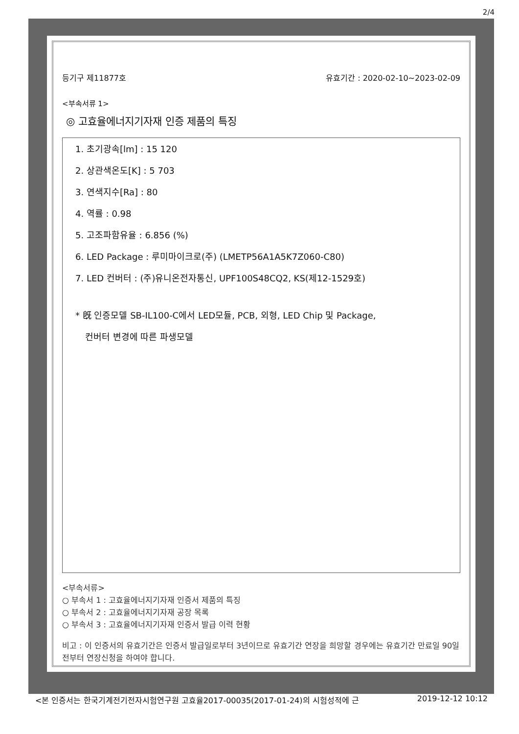2/4
등기구 제11877호 유효기간 : 2020-02-10~2023-02-09
<부속서류 1>
◎ 고효율에너지기자재 인증 제품의 특징
1. 초기광속[lm] : 15 120
2. 상관색온도[K] : 5 703
3. 연색지수[Ra] : 80
4. 역률 : 0.98
5. 고조파함유율 : 6.856 (%)
6. LED Package : 루미마이크로(주) (LMETP56A1A5K7Z060-C80)
7. LED 컨버터 : (주)유니온전자통신, UPF100S48CQ2, KS(제12-1529호)
* 旣 인증모델 SB-IL100-C에서 LED모듈, PCB, 외형, LED Chip 및 Package,
컨버터 변경에 따른 파생모델
<부속서류>
○ 부속서 1 : 고효율에너지기자재 인증서 제품의 특징
○ 부속서 2 : 고효율에너지기자재 공장 목록
○ 부속서 3 : 고효율에너지기자재 인증서 발급 이력 현황
비고 : 이 인증서의 유효기간은 인증서 발급일로부터 3년이므로 유효기간 연장을 희망할 경우에는 유효기간 만료일 90일전부터 연장신청을 하여야 합니다.
<본 인증서는 한국기계전기전자시험연구원 고효율2017-00035(2017-01-24)의 시험성적에 근 2019-12-12 10:12